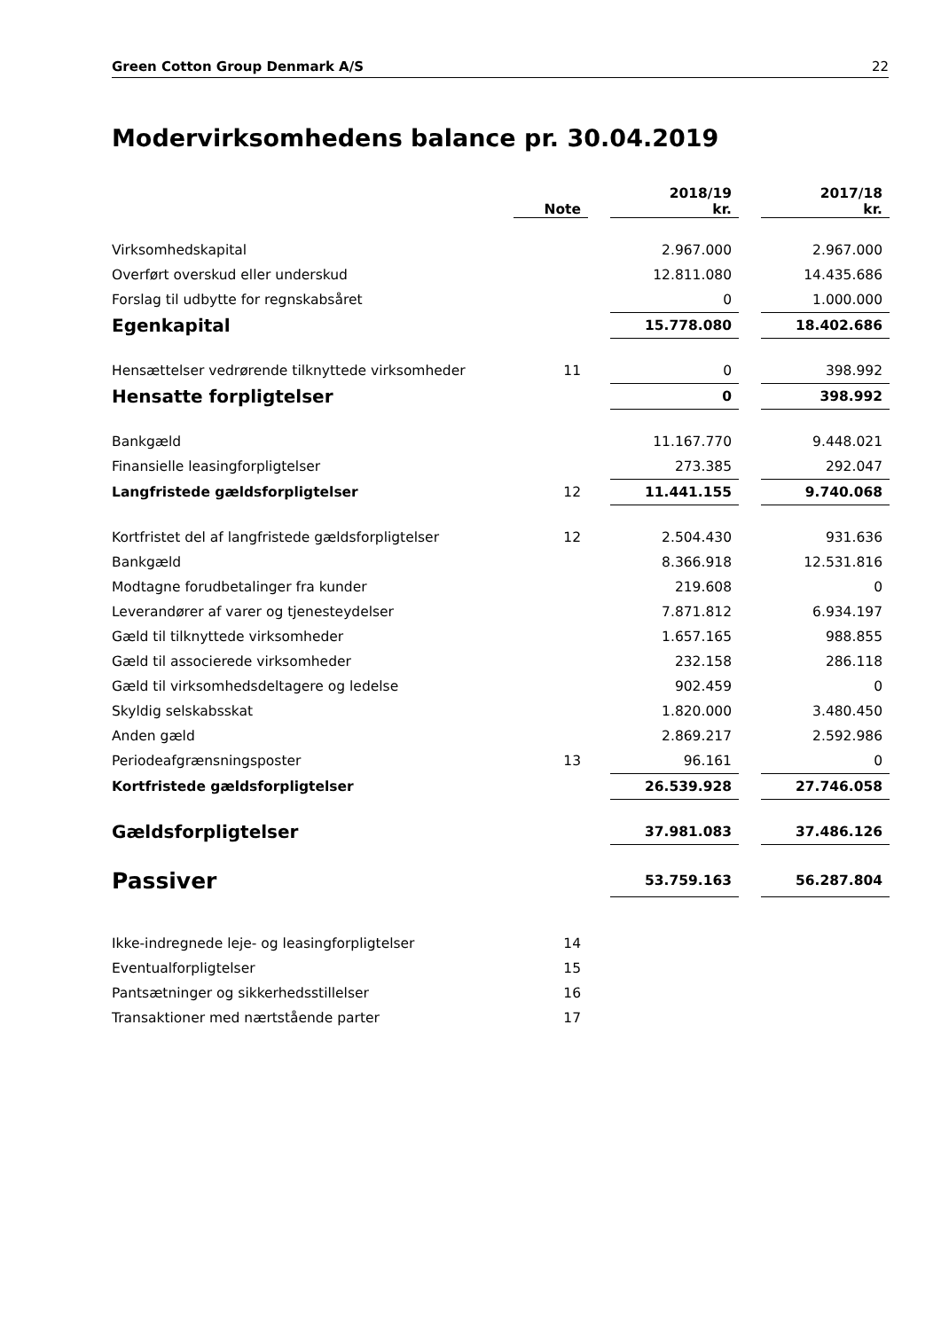Green Cotton Group Denmark A/S 22
Modervirksomhedens balance pr. 30.04.2019
| | Note | | 2018/19 kr. | | 2017/18 kr. |
| Virksomhedskapital | | | 2.967.000 | | 2.967.000 |
| Overført overskud eller underskud | | | 12.811.080 | | 14.435.686 |
| Forslag til udbytte for regnskabsåret | | | 0 | | 1.000.000 |
| Egenkapital | | | 15.778.080 | | 18.402.686 |
| Hensættelser vedrørende tilknyttede virksomheder | 11 | | 0 | | 398.992 |
| Hensatte forpligtelser | | | 0 | | 398.992 |
| Bankgæld | | | 11.167.770 | | 9.448.021 |
| Finansielle leasingforpligtelser | | | 273.385 | | 292.047 |
| Langfristede gældsforpligtelser | 12 | | 11.441.155 | | 9.740.068 |
| Kortfristet del af langfristede gældsforpligtelser | 12 | | 2.504.430 | | 931.636 |
| Bankgæld | | | 8.366.918 | | 12.531.816 |
| Modtagne forudbetalinger fra kunder | | | 219.608 | | 0 |
| Leverandører af varer og tjenesteydelser | | | 7.871.812 | | 6.934.197 |
| Gæld til tilknyttede virksomheder | | | 1.657.165 | | 988.855 |
| Gæld til associerede virksomheder | | | 232.158 | | 286.118 |
| Gæld til virksomhedsdeltagere og ledelse | | | 902.459 | | 0 |
| Skyldig selskabsskat | | | 1.820.000 | | 3.480.450 |
| Anden gæld | | | 2.869.217 | | 2.592.986 |
| Periodeafgrænsningsposter | 13 | | 96.161 | | 0 |
| Kortfristede gældsforpligtelser | | | 26.539.928 | | 27.746.058 |
| Gældsforpligtelser | | | 37.981.083 | | 37.486.126 |
| Passiver | | | 53.759.163 | | 56.287.804 |
| Ikke-indregnede leje- og leasingforpligtelser | 14 | | | | |
| Eventualforpligtelser | 15 | | | | |
| Pantsætninger og sikkerhedsstillelser | 16 | | | | |
| Transaktioner med nærtstående parter | 17 | | | | |